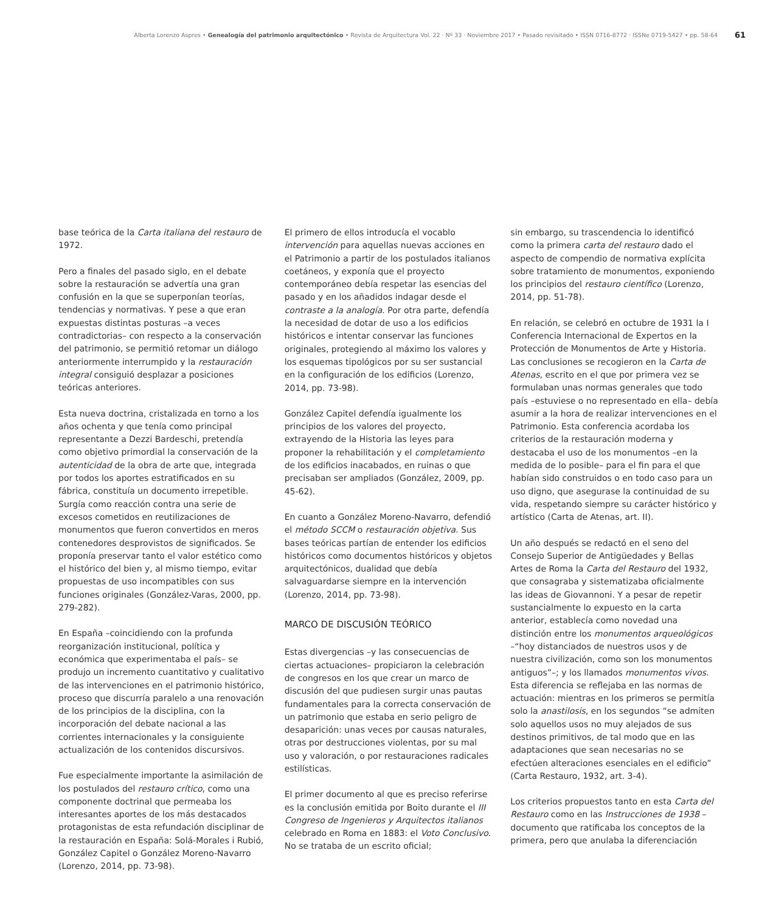Alberta Lorenzo Aspres • Genealogía del patrimonio arquitectónico • Revista de Arquitectura Vol. 22 · Nº 33 · Noviembre 2017 • Pasado revisitado • ISSN 0716-8772 · ISSNe 0719-5427 • pp. 58-64
61
base teórica de la Carta italiana del restauro de 1972.
Pero a finales del pasado siglo, en el debate sobre la restauración se advertía una gran confusión en la que se superponían teorías, tendencias y normativas. Y pese a que eran expuestas distintas posturas –a veces contradictorias– con respecto a la conservación del patrimonio, se permitió retomar un diálogo anteriormente interrumpido y la restauración integral consiguió desplazar a posiciones teóricas anteriores.
Esta nueva doctrina, cristalizada en torno a los años ochenta y que tenía como principal representante a Dezzi Bardeschi, pretendía como objetivo primordial la conservación de la autenticidad de la obra de arte que, integrada por todos los aportes estratificados en su fábrica, constituía un documento irrepetible. Surgía como reacción contra una serie de excesos cometidos en reutilizaciones de monumentos que fueron convertidos en meros contenedores desprovistos de significados. Se proponía preservar tanto el valor estético como el histórico del bien y, al mismo tiempo, evitar propuestas de uso incompatibles con sus funciones originales (González-Varas, 2000, pp. 279-282).
En España –coincidiendo con la profunda reorganización institucional, política y económica que experimentaba el país– se produjo un incremento cuantitativo y cualitativo de las intervenciones en el patrimonio histórico, proceso que discurría paralelo a una renovación de los principios de la disciplina, con la incorporación del debate nacional a las corrientes internacionales y la consiguiente actualización de los contenidos discursivos.
Fue especialmente importante la asimilación de los postulados del restauro crítico, como una componente doctrinal que permeaba los interesantes aportes de los más destacados protagonistas de esta refundación disciplinar de la restauración en España: Solá-Morales i Rubió, González Capitel o González Moreno-Navarro (Lorenzo, 2014, pp. 73-98).
El primero de ellos introducía el vocablo intervención para aquellas nuevas acciones en el Patrimonio a partir de los postulados italianos coetáneos, y exponía que el proyecto contemporáneo debía respetar las esencias del pasado y en los añadidos indagar desde el contraste a la analogía. Por otra parte, defendía la necesidad de dotar de uso a los edificios históricos e intentar conservar las funciones originales, protegiendo al máximo los valores y los esquemas tipológicos por su ser sustancial en la configuración de los edificios (Lorenzo, 2014, pp. 73-98).
González Capitel defendía igualmente los principios de los valores del proyecto, extrayendo de la Historia las leyes para proponer la rehabilitación y el completamiento de los edificios inacabados, en ruinas o que precisaban ser ampliados (González, 2009, pp. 45-62).
En cuanto a González Moreno-Navarro, defendió el método SCCM o restauración objetiva. Sus bases teóricas partían de entender los edificios históricos como documentos históricos y objetos arquitectónicos, dualidad que debía salvaguardarse siempre en la intervención (Lorenzo, 2014, pp. 73-98).
MARCO DE DISCUSIÓN TEÓRICO
Estas divergencias –y las consecuencias de ciertas actuaciones– propiciaron la celebración de congresos en los que crear un marco de discusión del que pudiesen surgir unas pautas fundamentales para la correcta conservación de un patrimonio que estaba en serio peligro de desaparición: unas veces por causas naturales, otras por destrucciones violentas, por su mal uso y valoración, o por restauraciones radicales estilísticas.
El primer documento al que es preciso referirse es la conclusión emitida por Boito durante el III Congreso de Ingenieros y Arquitectos italianos celebrado en Roma en 1883: el Voto Conclusivo. No se trataba de un escrito oficial;
sin embargo, su trascendencia lo identificó como la primera carta del restauro dado el aspecto de compendio de normativa explícita sobre tratamiento de monumentos, exponiendo los principios del restauro científico (Lorenzo, 2014, pp. 51-78).
En relación, se celebró en octubre de 1931 la I Conferencia Internacional de Expertos en la Protección de Monumentos de Arte y Historia. Las conclusiones se recogieron en la Carta de Atenas, escrito en el que por primera vez se formulaban unas normas generales que todo país –estuviese o no representado en ella– debía asumir a la hora de realizar intervenciones en el Patrimonio. Esta conferencia acordaba los criterios de la restauración moderna y destacaba el uso de los monumentos –en la medida de lo posible– para el fin para el que habían sido construidos o en todo caso para un uso digno, que asegurase la continuidad de su vida, respetando siempre su carácter histórico y artístico (Carta de Atenas, art. II).
Un año después se redactó en el seno del Consejo Superior de Antigüedades y Bellas Artes de Roma la Carta del Restauro del 1932, que consagraba y sistematizaba oficialmente las ideas de Giovannoni. Y a pesar de repetir sustancialmente lo expuesto en la carta anterior, establecía como novedad una distinción entre los monumentos arqueológicos –“hoy distanciados de nuestros usos y de nuestra civilización, como son los monumentos antiguos”–; y los llamados monumentos vivos. Esta diferencia se reflejaba en las normas de actuación: mientras en los primeros se permitía solo la anastilosis, en los segundos “se admiten solo aquellos usos no muy alejados de sus destinos primitivos, de tal modo que en las adaptaciones que sean necesarias no se efectúen alteraciones esenciales en el edificio” (Carta Restauro, 1932, art. 3-4).
Los criterios propuestos tanto en esta Carta del Restauro como en las Instrucciones de 1938 –documento que ratificaba los conceptos de la primera, pero que anulaba la diferenciación